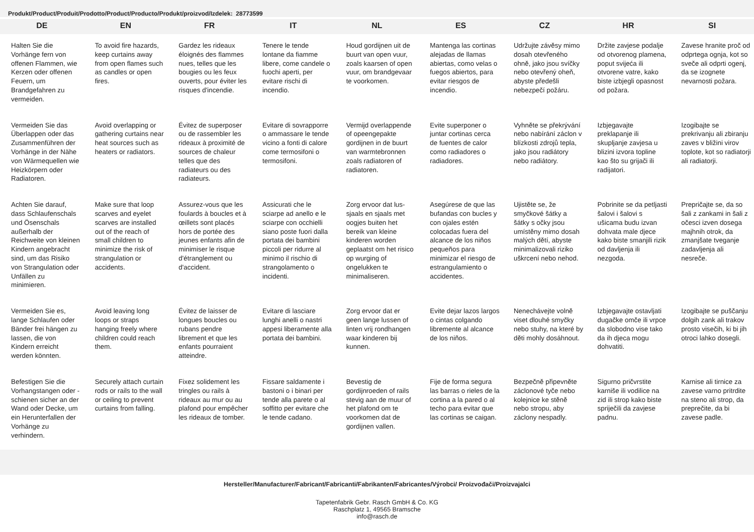Produkt/Product/Produit/Prodotto/Product/Producto/Produkt/proizvod/Izdelek: 28773599
| DE | EN | FR | IT | NL | ES | CZ | HR | SI |
| --- | --- | --- | --- | --- | --- | --- | --- | --- |
| Halten Sie die Vorhänge fern von offenen Flammen, wie Kerzen oder offenen Feuern, um Brandgefahren zu vermeiden. | To avoid fire hazards, keep curtains away from open flames such as candles or open fires. | Gardez les rideaux éloignés des flammes nues, telles que les bougies ou les feux ouverts, pour éviter les risques d'incendie. | Tenere le tende lontane da fiamme libere, come candele o fuochi aperti, per evitare rischi di incendio. | Houd gordijnen uit de buurt van open vuur, zoals kaarsen of open vuur, om brandgevaar te voorkomen. | Mantenga las cortinas alejadas de llamas abiertas, como velas o fuegos abiertos, para evitar riesgos de incendio. | Udržujte závěsy mimo dosah otevřeného ohně, jako jsou svíčky nebo otevřený oheň, abyste předešli nebezpečí požáru. | Držite zavjese podalje od otvorenog plamena, poput svijeća ili otvorene vatre, kako biste izbjegli opasnost od požara. | Zavese hranite proč od odprtega ognja, kot so sveče ali odprti ogenj, da se izognete nevarnosti požara. |
| Vermeiden Sie das Überlappen oder das Zusammenführen der Vorhänge in der Nähe von Wärmequellen wie Heizkörpern oder Radiatoren. | Avoid overlapping or gathering curtains near heat sources such as heaters or radiators. | Évitez de superposer ou de rassembler les rideaux à proximité de sources de chaleur telles que des radiateurs ou des radiateurs. | Evitare di sovrapporre o ammassare le tende vicino a fonti di calore come termosifoni o termosifoni. | Vermijd overlappende of opeengepakte gordijnen in de buurt van warmtebronnen zoals radiatoren of radiatoren. | Evite superponer o juntar cortinas cerca de fuentes de calor como radiadores o radiadores. | Vyhněte se překrývání nebo nabírání záclon v blízkosti zdrojů tepla, jako jsou radiátory nebo radiátory. | Izbjegavajte preklapanje ili skupljanje zavjesa u blizini izvora topline kao što su grijači ili radijatori. | Izogibajte se prekrivanju ali zbiranju zaves v bližini virov toplote, kot so radiatorji ali radiatorji. |
| Achten Sie darauf, dass Schlaufenschals und Ösenschals außerhalb der Reichweite von kleinen Kindern angebracht sind, um das Risiko von Strangulation oder Unfällen zu minimieren. | Make sure that loop scarves and eyelet scarves are installed out of the reach of small children to minimize the risk of strangulation or accidents. | Assurez-vous que les foulards à boucles et à œillets sont placés hors de portée des jeunes enfants afin de minimiser le risque d'étranglement ou d'accident. | Assicurati che le sciarpe ad anello e le sciarpe con occhielli siano poste fuori dalla portata dei bambini piccoli per ridurre al minimo il rischio di strangolamento o incidenti. | Zorg ervoor dat lus-sjaals en sjaals met oogjes buiten het bereik van kleine kinderen worden geplaatst om het risico op wurging of ongelukken te minimaliseren. | Asegúrese de que las bufandas con bucles y con ojales estén colocadas fuera del alcance de los niños pequeños para minimizar el riesgo de estrangulamiento o accidentes. | Ujistěte se, že smyčkové šátky a šátky s očky jsou umístěny mimo dosah malých dětí, abyste minimalizovali riziko uškrcení nebo nehod. | Pobrinite se da petljasti šalovi i šalovi s ušicama budu izvan dohvata male djece kako biste smanjili rizik od davljenja ili nezgoda. | Prepričajte se, da so šali z zankami in šali z očesci izven dosega majhnih otrok, da zmanjšate tveganje zadavljenja ali nesreče. |
| Vermeiden Sie es, lange Schlaufen oder Bänder frei hängen zu lassen, die von Kindern erreicht werden könnten. | Avoid leaving long loops or straps hanging freely where children could reach them. | Évitez de laisser de longues boucles ou rubans pendre librement et que les enfants pourraient atteindre. | Evitare di lasciare lunghi anelli o nastri appesi liberamente alla portata dei bambini. | Zorg ervoor dat er geen lange lussen of linten vrij rondhangen waar kinderen bij kunnen. | Evite dejar lazos largos o cintas colgando libremente al alcance de los niños. | Nenechávejte volně viset dlouhé smyčky nebo stuhy, na které by děti mohly dosáhnout. | Izbjegavajte ostavljati dugačke omče ili vrpce da slobodno vise tako da ih djeca mogu dohvatiti. | Izogibajte se puščanju dolgih zank ali trakov prosto visečih, ki bi jih otroci lahko dosegli. |
| Befestigen Sie die Vorhangstangen oder -schienen sicher an der Wand oder Decke, um ein Herunterfallen der Vorhänge zu verhindern. | Securely attach curtain rods or rails to the wall or ceiling to prevent curtains from falling. | Fixez solidement les tringles ou rails à rideaux au mur ou au plafond pour empêcher les rideaux de tomber. | Fissare saldamente i bastoni o i binari per tende alla parete o al soffitto per evitare che le tende cadano. | Bevestig de gordijnroeden of rails stevig aan de muur of het plafond om te voorkomen dat de gordijnen vallen. | Fije de forma segura las barras o rieles de la cortina a la pared o al techo para evitar que las cortinas se caigan. | Bezpečně připevněte záclonové tyče nebo kolejnice ke stěně nebo stropu, aby záclony nespadly. | Sigurno pričvrstite karniše ili vodilice na zid ili strop kako biste spriječili da zavjese padnu. | Karnise ali tirnice za zavese varno pritrdite na steno ali strop, da preprečite, da bi zavese padle. |
Hersteller/Manufacturer/Fabricant/Fabricanti/Fabrikanten/Fabricantes/Výrobci/ Proizvođači/Proizvajalci
Tapetenfabrik Gebr. Rasch GmbH & Co. KG
Raschplatz 1, 49565 Bramsche
info@rasch.de